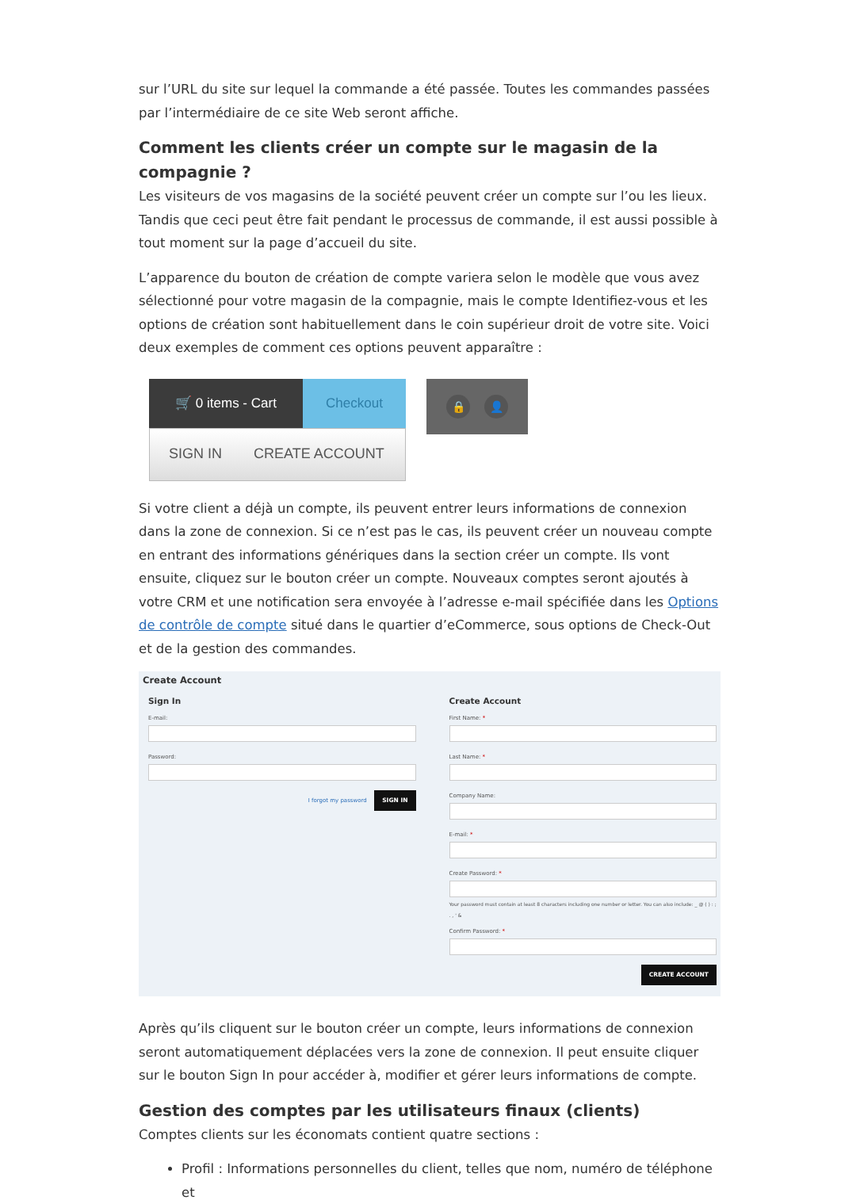sur l’URL du site sur lequel la commande a été passée. Toutes les commandes passées par l’intermédiaire de ce site Web seront affiche.
Comment les clients créer un compte sur le magasin de la compagnie ?
Les visiteurs de vos magasins de la société peuvent créer un compte sur l’ou les lieux. Tandis que ceci peut être fait pendant le processus de commande, il est aussi possible à tout moment sur la page d’accueil du site.
L’apparence du bouton de création de compte variera selon le modèle que vous avez sélectionné pour votre magasin de la compagnie, mais le compte Identifiez-vous et les options de création sont habituellement dans le coin supérieur droit de votre site. Voici deux exemples de comment ces options peuvent apparaître :
🛒 0 items - Cart Checkout
SIGN IN CREATE ACCOUNT
🔒 👤
Si votre client a déjà un compte, ils peuvent entrer leurs informations de connexion dans la zone de connexion. Si ce n’est pas le cas, ils peuvent créer un nouveau compte en entrant des informations génériques dans la section créer un compte. Ils vont ensuite, cliquez sur le bouton créer un compte. Nouveaux comptes seront ajoutés à votre CRM et une notification sera envoyée à l’adresse e-mail spécifiée dans les Options de contrôle de compte situé dans le quartier d’eCommerce, sous options de Check-Out et de la gestion des commandes.
Create Account
Sign In
E-mail:
Password:
I forgot my password SIGN IN
Create Account
First Name: *
Last Name: *
Company Name:
E-mail: *
Create Password: *
Your password must contain at least 8 characters including one number or letter. You can also include: _ @ ( ) : ; . , ' &
Confirm Password: *
CREATE ACCOUNT
Après qu’ils cliquent sur le bouton créer un compte, leurs informations de connexion seront automatiquement déplacées vers la zone de connexion. Il peut ensuite cliquer sur le bouton Sign In pour accéder à, modifier et gérer leurs informations de compte.
Gestion des comptes par les utilisateurs finaux (clients)
Comptes clients sur les économats contient quatre sections :
Profil : Informations personnelles du client, telles que nom, numéro de téléphone et